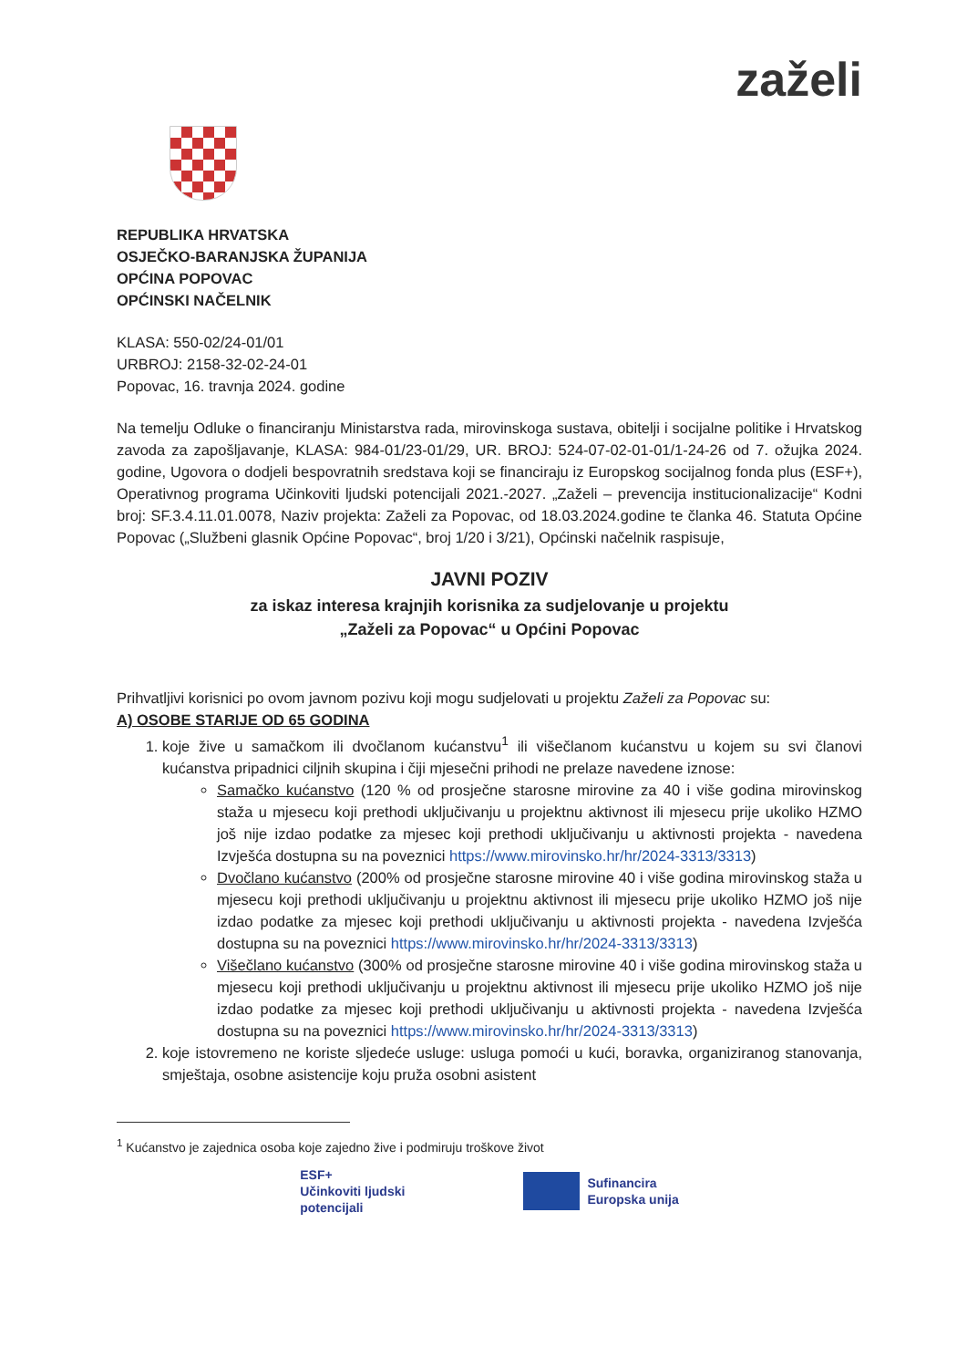zaželi
REPUBLIKA HRVATSKA
OSJEČKO-BARANJSKA ŽUPANIJA
OPĆINA POPOVAC
OPĆINSKI NAČELNIK
KLASA: 550-02/24-01/01
URBROJ: 2158-32-02-24-01
Popovac, 16. travnja 2024. godine
Na temelju Odluke o financiranju Ministarstva rada, mirovinskoga sustava, obitelji i socijalne politike i Hrvatskog zavoda za zapošljavanje, KLASA: 984-01/23-01/29, UR. BROJ: 524-07-02-01-01/1-24-26 od 7. ožujka 2024. godine, Ugovora o dodjeli bespovratnih sredstava koji se financiraju iz Europskog socijalnog fonda plus (ESF+), Operativnog programa Učinkoviti ljudski potencijali 2021.-2027. „Zaželi – prevencija institucionalizacije“ Kodni broj: SF.3.4.11.01.0078, Naziv projekta: Zaželi za Popovac, od 18.03.2024.godine te članka 46. Statuta Općine Popovac („Službeni glasnik Općine Popovac“, broj 1/20 i 3/21), Općinski načelnik raspisuje,
JAVNI POZIV
za iskaz interesa krajnjih korisnika za sudjelovanje u projektu
„Zaželi za Popovac“ u Općini Popovac
Prihvatljivi korisnici po ovom javnom pozivu koji mogu sudjelovati u projektu Zaželi za Popovac su:
A) OSOBE STARIJE OD 65 GODINA
1. koje žive u samačkom ili dvočlanom kućanstvu<sup>1</sup> ili višečlanom kućanstvu u kojem su svi članovi kućanstva pripadnici ciljnih skupina i čiji mjesečni prihodi ne prelaze navedene iznose:
Samačko kućanstvo (120 % od prosječne starosne mirovine za 40 i više godina mirovinskog staža u mjesecu koji prethodi uključivanju u projektnu aktivnost ili mjesecu prije ukoliko HZMO još nije izdao podatke za mjesec koji prethodi uključivanju u aktivnosti projekta - navedena Izvješća dostupna su na poveznici https://www.mirovinsko.hr/hr/2024-3313/3313)
Dvočlano kućanstvo (200% od prosječne starosne mirovine 40 i više godina mirovinskog staža u mjesecu koji prethodi uključivanju u projektnu aktivnost ili mjesecu prije ukoliko HZMO još nije izdao podatke za mjesec koji prethodi uključivanju u aktivnosti projekta - navedena Izvješća dostupna su na poveznici https://www.mirovinsko.hr/hr/2024-3313/3313)
Višečlano kućanstvo (300% od prosječne starosne mirovine 40 i više godina mirovinskog staža u mjesecu koji prethodi uključivanju u projektnu aktivnost ili mjesecu prije ukoliko HZMO još nije izdao podatke za mjesec koji prethodi uključivanju u aktivnosti projekta - navedena Izvješća dostupna su na poveznici https://www.mirovinsko.hr/hr/2024-3313/3313)
2. koje istovremeno ne koriste sljedeće usluge: usluga pomoći u kući, boravka, organiziranog stanovanja, smještaja, osobne asistencije koju pruža osobni asistent
<sup>1</sup> Kućanstvo je zajednica osoba koje zajedno žive i podmiruju troškove život
ESF+
Učinkoviti ljudski
potencijali
Sufinancira
Europska unija